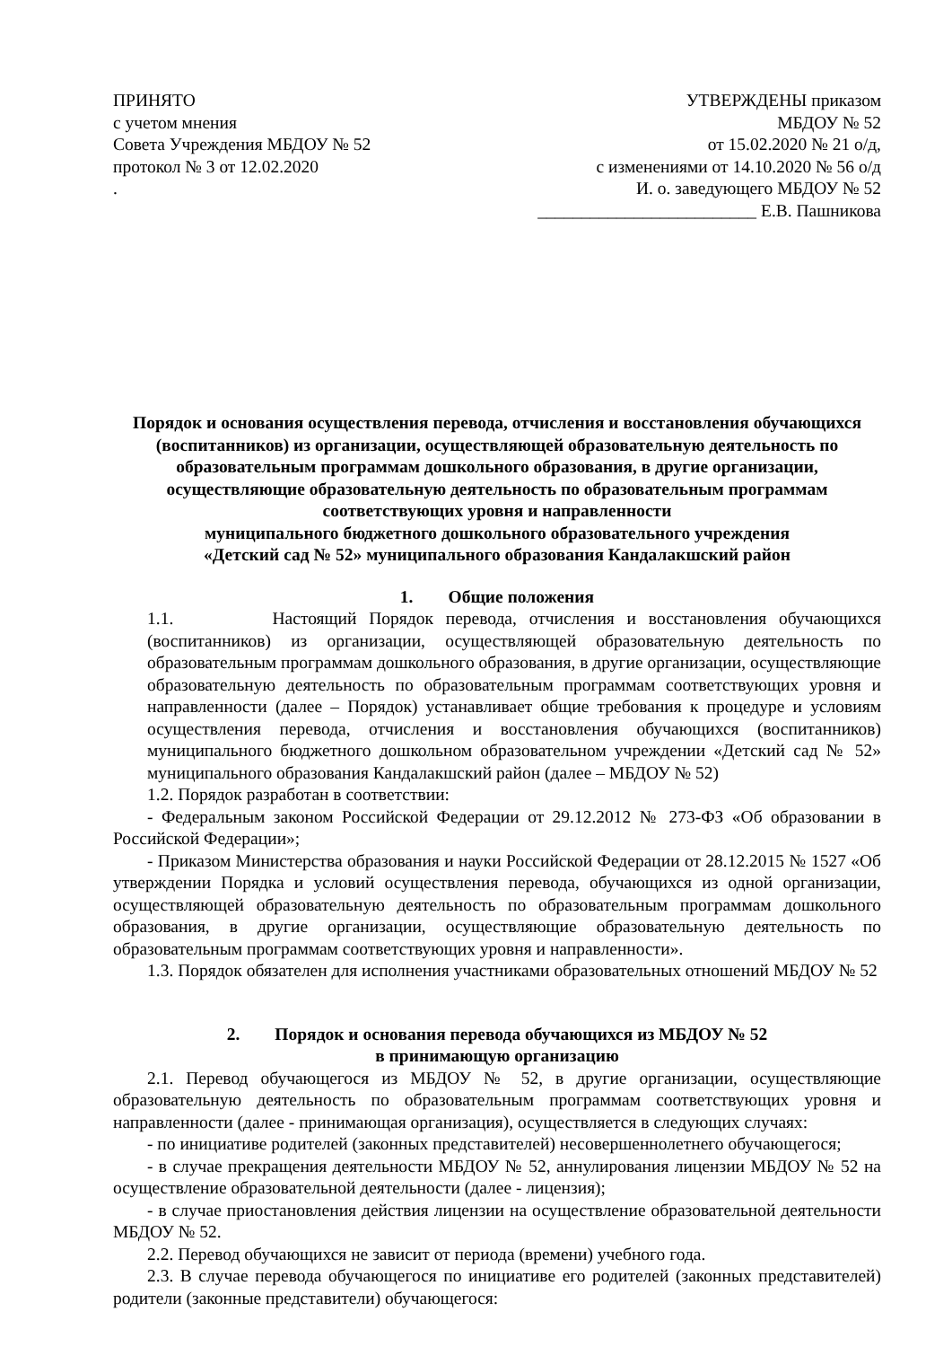ПРИНЯТО
с учетом мнения
Совета Учреждения МБДОУ № 52
протокол № 3 от 12.02.2020
.
УТВЕРЖДЕНЫ приказом
МБДОУ № 52
от 15.02.2020 № 21 о/д,
с изменениями от 14.10.2020 № 56 о/д
И. о. заведующего МБДОУ № 52
_________________________ Е.В. Пашникова
Порядок и основания осуществления перевода, отчисления и восстановления обучающихся (воспитанников) из организации, осуществляющей образовательную деятельность по образовательным программам дошкольного образования, в другие организации, осуществляющие образовательную деятельность по образовательным программам соответствующих уровня и направленности
муниципального бюджетного дошкольного образовательного учреждения
«Детский сад № 52» муниципального образования Кандалакшский район
1. Общие положения
1.1. Настоящий Порядок перевода, отчисления и восстановления обучающихся (воспитанников) из организации, осуществляющей образовательную деятельность по образовательным программам дошкольного образования, в другие организации, осуществляющие образовательную деятельность по образовательным программам соответствующих уровня и направленности (далее – Порядок) устанавливает общие требования к процедуре и условиям осуществления перевода, отчисления и восстановления обучающихся (воспитанников) муниципального бюджетного дошкольном образовательном учреждении «Детский сад № 52» муниципального образования Кандалакшский район (далее – МБДОУ № 52)
1.2. Порядок разработан в соответствии:
- Федеральным законом Российской Федерации от 29.12.2012 № 273-ФЗ «Об образовании в Российской Федерации»;
- Приказом Министерства образования и науки Российской Федерации от 28.12.2015 № 1527 «Об утверждении Порядка и условий осуществления перевода, обучающихся из одной организации, осуществляющей образовательную деятельность по образовательным программам дошкольного образования, в другие организации, осуществляющие образовательную деятельность по образовательным программам соответствующих уровня и направленности».
1.3. Порядок обязателен для исполнения участниками образовательных отношений МБДОУ № 52
2. Порядок и основания перевода обучающихся из МБДОУ № 52
в принимающую организацию
2.1. Перевод обучающегося из МБДОУ № 52, в другие организации, осуществляющие образовательную деятельность по образовательным программам соответствующих уровня и направленности (далее - принимающая организация), осуществляется в следующих случаях:
- по инициативе родителей (законных представителей) несовершеннолетнего обучающегося;
- в случае прекращения деятельности МБДОУ № 52, аннулирования лицензии МБДОУ № 52 на осуществление образовательной деятельности (далее - лицензия);
- в случае приостановления действия лицензии на осуществление образовательной деятельности МБДОУ № 52.
2.2. Перевод обучающихся не зависит от периода (времени) учебного года.
2.3. В случае перевода обучающегося по инициативе его родителей (законных представителей) родители (законные представители) обучающегося: